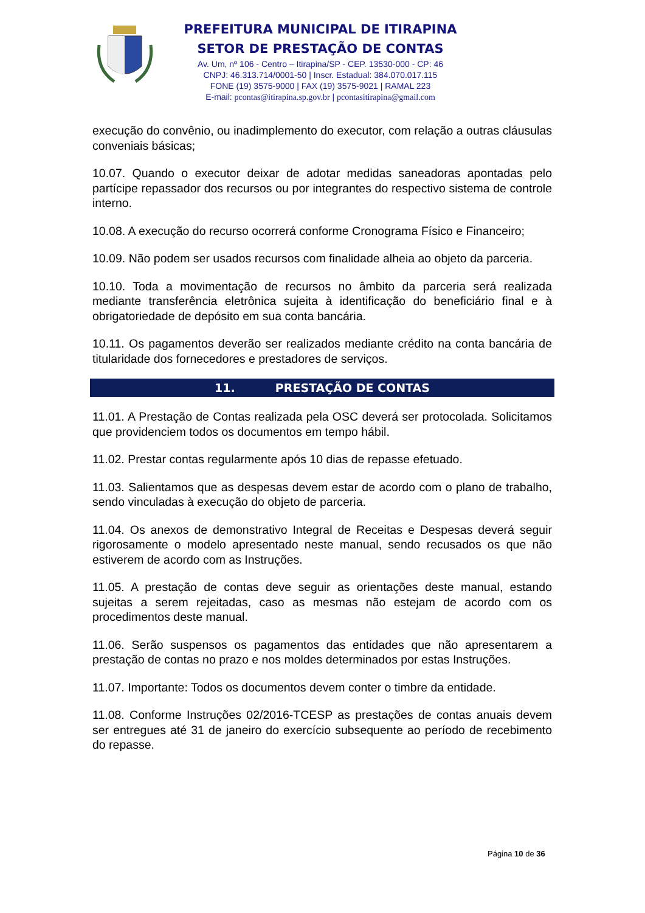PREFEITURA MUNICIPAL DE ITIRAPINA
SETOR DE PRESTAÇÃO DE CONTAS
Av. Um, nº 106 - Centro – Itirapina/SP - CEP. 13530-000 - CP: 46
CNPJ: 46.313.714/0001-50 | Inscr. Estadual: 384.070.017.115
FONE (19) 3575-9000 | FAX (19) 3575-9021 | RAMAL 223
E-mail: pcontas@itirapina.sp.gov.br | pcontasitirapina@gmail.com
execução do convênio, ou inadimplemento do executor, com relação a outras cláusulas conveniais básicas;
10.07. Quando o executor deixar de adotar medidas saneadoras apontadas pelo partícipe repassador dos recursos ou por integrantes do respectivo sistema de controle interno.
10.08. A execução do recurso ocorrerá conforme Cronograma Físico e Financeiro;
10.09. Não podem ser usados recursos com finalidade alheia ao objeto da parceria.
10.10. Toda a movimentação de recursos no âmbito da parceria será realizada mediante transferência eletrônica sujeita à identificação do beneficiário final e à obrigatoriedade de depósito em sua conta bancária.
10.11. Os pagamentos deverão ser realizados mediante crédito na conta bancária de titularidade dos fornecedores e prestadores de serviços.
11. PRESTAÇÃO DE CONTAS
11.01. A Prestação de Contas realizada pela OSC deverá ser protocolada. Solicitamos que providenciem todos os documentos em tempo hábil.
11.02. Prestar contas regularmente após 10 dias de repasse efetuado.
11.03. Salientamos que as despesas devem estar de acordo com o plano de trabalho, sendo vinculadas à execução do objeto de parceria.
11.04. Os anexos de demonstrativo Integral de Receitas e Despesas deverá seguir rigorosamente o modelo apresentado neste manual, sendo recusados os que não estiverem de acordo com as Instruções.
11.05. A prestação de contas deve seguir as orientações deste manual, estando sujeitas a serem rejeitadas, caso as mesmas não estejam de acordo com os procedimentos deste manual.
11.06. Serão suspensos os pagamentos das entidades que não apresentarem a prestação de contas no prazo e nos moldes determinados por estas Instruções.
11.07. Importante: Todos os documentos devem conter o timbre da entidade.
11.08. Conforme Instruções 02/2016-TCESP as prestações de contas anuais devem ser entregues até 31 de janeiro do exercício subsequente ao período de recebimento do repasse.
Página 10 de 36